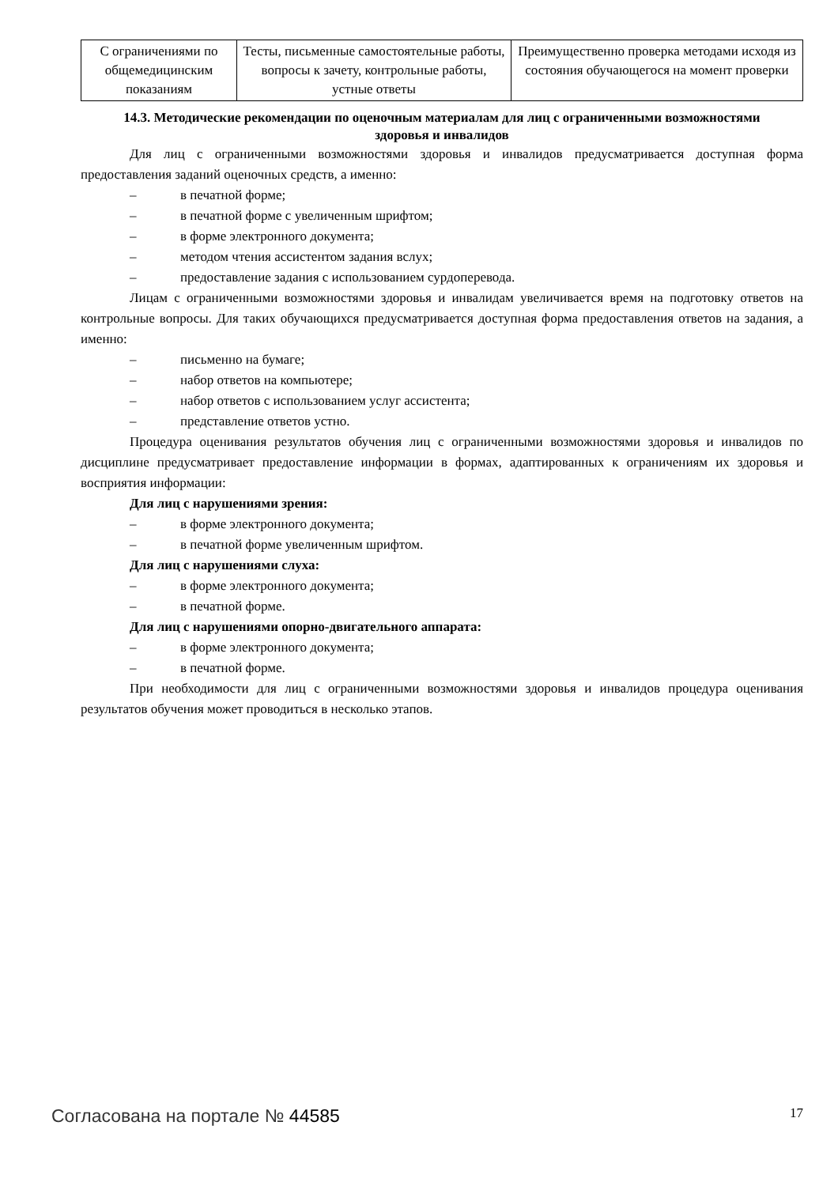| С ограничениями по общемедицинским показаниям | Тесты, письменные самостоятельные работы, вопросы к зачету, контрольные работы, устные ответы | Преимущественно проверка методами исходя из состояния обучающегося на момент проверки |
14.3. Методические рекомендации по оценочным материалам для лиц с ограниченными возможностями здоровья и инвалидов
Для лиц с ограниченными возможностями здоровья и инвалидов предусматривается доступная форма предоставления заданий оценочных средств, а именно:
– в печатной форме;
– в печатной форме с увеличенным шрифтом;
– в форме электронного документа;
– методом чтения ассистентом задания вслух;
– предоставление задания с использованием сурдоперевода.
Лицам с ограниченными возможностями здоровья и инвалидам увеличивается время на подготовку ответов на контрольные вопросы. Для таких обучающихся предусматривается доступная форма предоставления ответов на задания, а именно:
– письменно на бумаге;
– набор ответов на компьютере;
– набор ответов с использованием услуг ассистента;
– представление ответов устно.
Процедура оценивания результатов обучения лиц с ограниченными возможностями здоровья и инвалидов по дисциплине предусматривает предоставление информации в формах, адаптированных к ограничениям их здоровья и восприятия информации:
Для лиц с нарушениями зрения:
– в форме электронного документа;
– в печатной форме увеличенным шрифтом.
Для лиц с нарушениями слуха:
– в форме электронного документа;
– в печатной форме.
Для лиц с нарушениями опорно-двигательного аппарата:
– в форме электронного документа;
– в печатной форме.
При необходимости для лиц с ограниченными возможностями здоровья и инвалидов процедура оценивания результатов обучения может проводиться в несколько этапов.
Согласована на портале № 44585 17